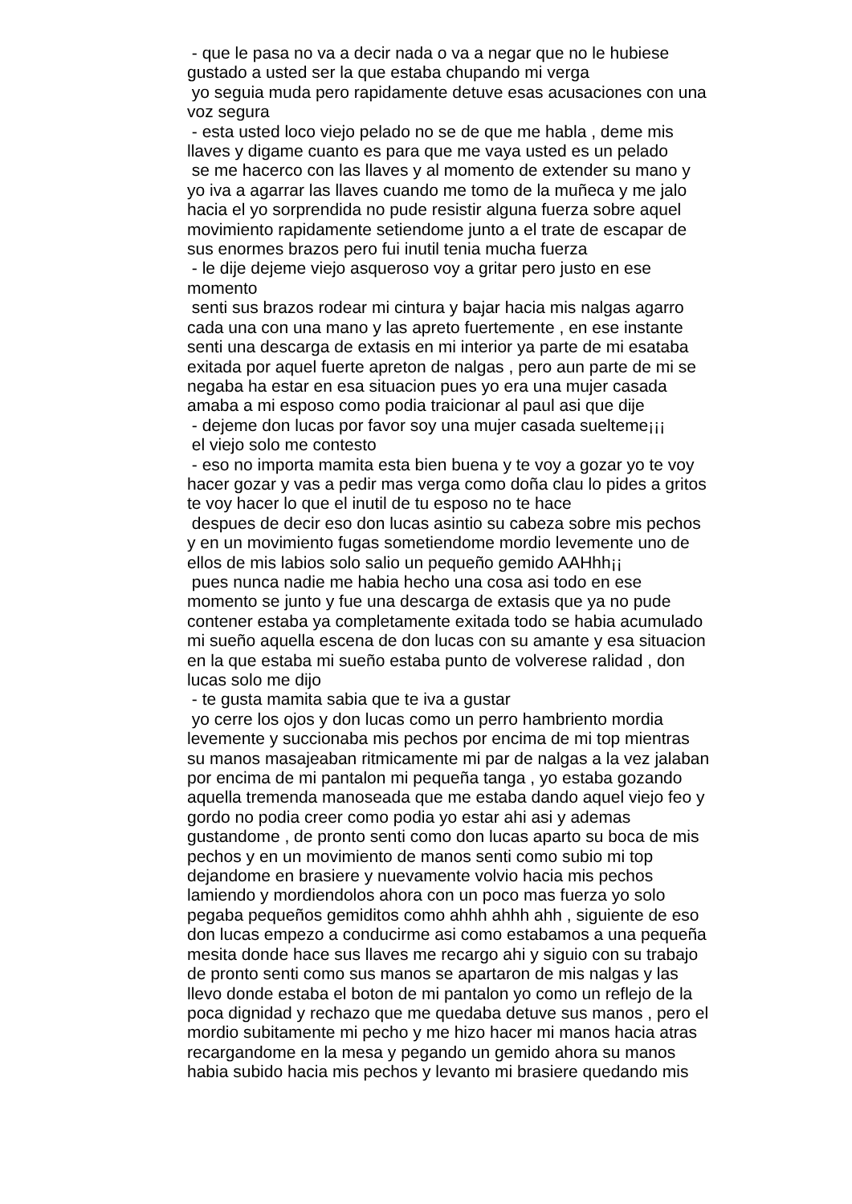- que le pasa no va a decir nada o va a negar que no le hubiese
gustado a usted ser la que estaba chupando mi verga
yo seguia muda pero rapidamente detuve esas acusaciones con una
voz segura
- esta usted loco viejo pelado no se de que me habla , deme mis
llaves y digame cuanto es para que me vaya usted es un pelado
se me hacerco con las llaves y al momento de extender su mano y
yo iva a agarrar las llaves cuando me tomo de la muñeca y me jalo
hacia el yo sorprendida no pude resistir alguna fuerza sobre aquel
movimiento rapidamente setiendome junto a el trate de escapar de
sus enormes brazos pero fui inutil tenia mucha fuerza
- le dije dejeme viejo asqueroso voy a gritar pero justo en ese
momento
senti sus brazos rodear mi cintura y bajar hacia mis nalgas agarro
cada una con una mano y las apreto fuertemente , en ese instante
senti una descarga de extasis en mi interior ya parte de mi esataba
exitada por aquel fuerte apreton de nalgas , pero aun parte de mi se
negaba ha estar en esa situacion pues yo era una mujer casada
amaba a mi esposo como podia traicionar al paul asi que dije
- dejeme don lucas por favor soy una mujer casada suelteme¡¡¡
el viejo solo me contesto
- eso no importa mamita esta bien buena y te voy a gozar yo te voy
hacer gozar y vas a pedir mas verga como doña clau lo pides a gritos
te voy hacer lo que el inutil de tu esposo no te hace
despues de decir eso don lucas asintio su cabeza sobre mis pechos
y en un movimiento fugas sometiendome mordio levemente uno de
ellos de mis labios solo salio un pequeño gemido AAHhh¡¡
pues nunca nadie me habia hecho una cosa asi todo en ese
momento se junto y fue una descarga de extasis que ya no pude
contener estaba ya completamente exitada todo se habia acumulado
mi sueño aquella escena de don lucas con su amante y esa situacion
en la que estaba mi sueño estaba punto de volverese ralidad , don
lucas solo me dijo
- te gusta mamita sabia que te iva a gustar
yo cerre los ojos y don lucas como un perro hambriento mordia
levemente y succionaba mis pechos por encima de mi top mientras
su manos masajeaban ritmicamente mi par de nalgas a la vez jalaban
por encima de mi pantalon mi pequeña tanga , yo estaba gozando
aquella tremenda manoseada que me estaba dando aquel viejo feo y
gordo no podia creer como podia yo estar ahi asi y ademas
gustandome , de pronto senti como don lucas aparto su boca de mis
pechos y en un movimiento de manos senti como subio mi top
dejandome en brasiere y nuevamente volvio hacia mis pechos
lamiendo y mordiendolos ahora con un poco mas fuerza yo solo
pegaba pequeños gemiditos como ahhh ahhh ahh , siguiente de eso
don lucas empezo a conducirme asi como estabamos a una pequeña
mesita donde hace sus llaves me recargo ahi y siguio con su trabajo
de pronto senti como sus manos se apartaron de mis nalgas y las
llevo donde estaba el boton de mi pantalon yo como un reflejo de la
poca dignidad y rechazo que me quedaba detuve sus manos , pero el
mordio subitamente mi pecho y me hizo hacer mi manos hacia atras
recargandome en la mesa y pegando un gemido ahora su manos
habia subido hacia mis pechos y levanto mi brasiere quedando mis